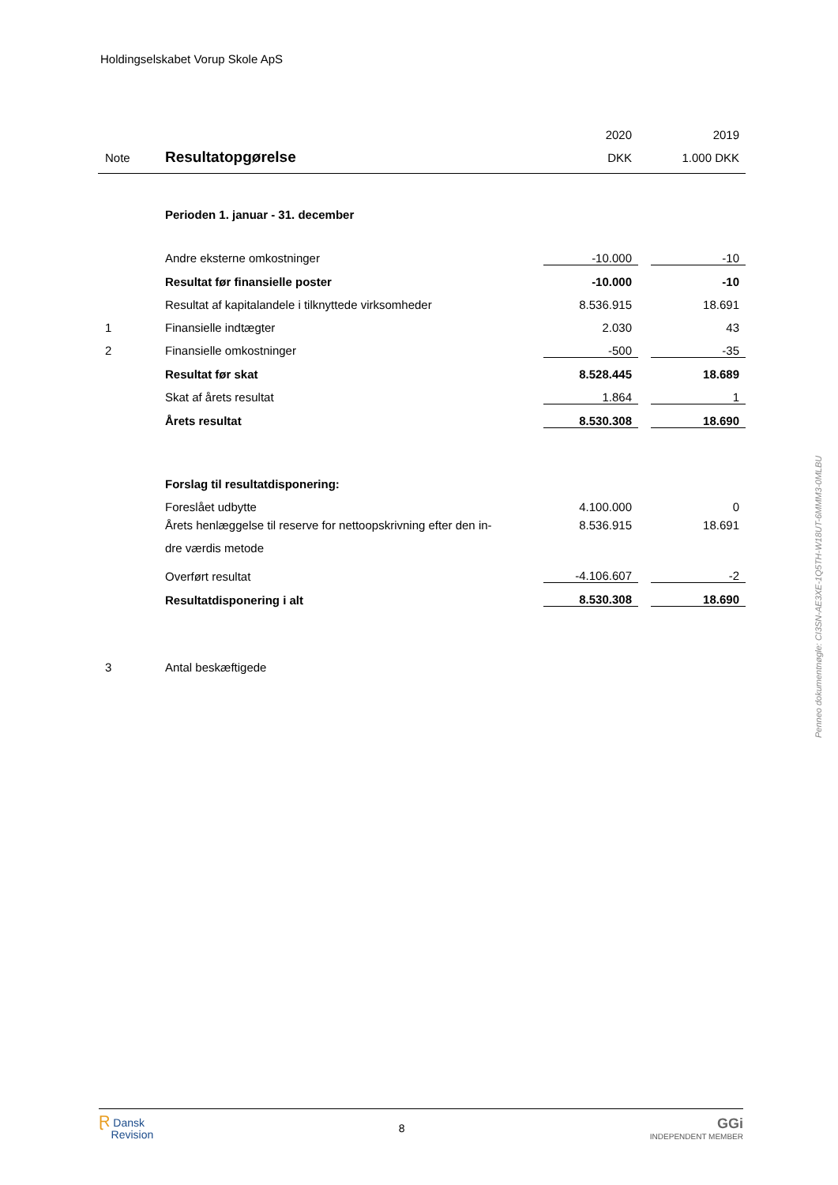Holdingselskabet Vorup Skole ApS
| | | 2020 | | 2019 |
| Note | Resultatopgørelse | DKK | | 1.000 DKK |
| | Perioden 1. januar - 31. december | | | |
| | Andre eksterne omkostninger | -10.000 | | -10 |
| | Resultat før finansielle poster | -10.000 | | -10 |
| | Resultat af kapitalandele i tilknyttede virksomheder | 8.536.915 | | 18.691 |
| 1 | Finansielle indtægter | 2.030 | | 43 |
| 2 | Finansielle omkostninger | -500 | | -35 |
| | Resultat før skat | 8.528.445 | | 18.689 |
| | Skat af årets resultat | 1.864 | | 1 |
| | Årets resultat | 8.530.308 | | 18.690 |
| | Forslag til resultatdisponering: | | | |
| | Foreslået udbytte | 4.100.000 | | 0 |
| | Årets henlæggelse til reserve for nettoopskrivning efter den in- dre værdis metode | 8.536.915 | | 18.691 |
| | Overført resultat | -4.106.607 | | -2 |
| | Resultatdisponering i alt | 8.530.308 | | 18.690 |
| 3 | Antal beskæftigede | | | |
Penneo dokumentnøgle: CI3SN-AE3XE-1Q5TH-W18UT-6MMM3-0MLBU
Ɽ Dansk
Revision
8
GGi
INDEPENDENT MEMBER